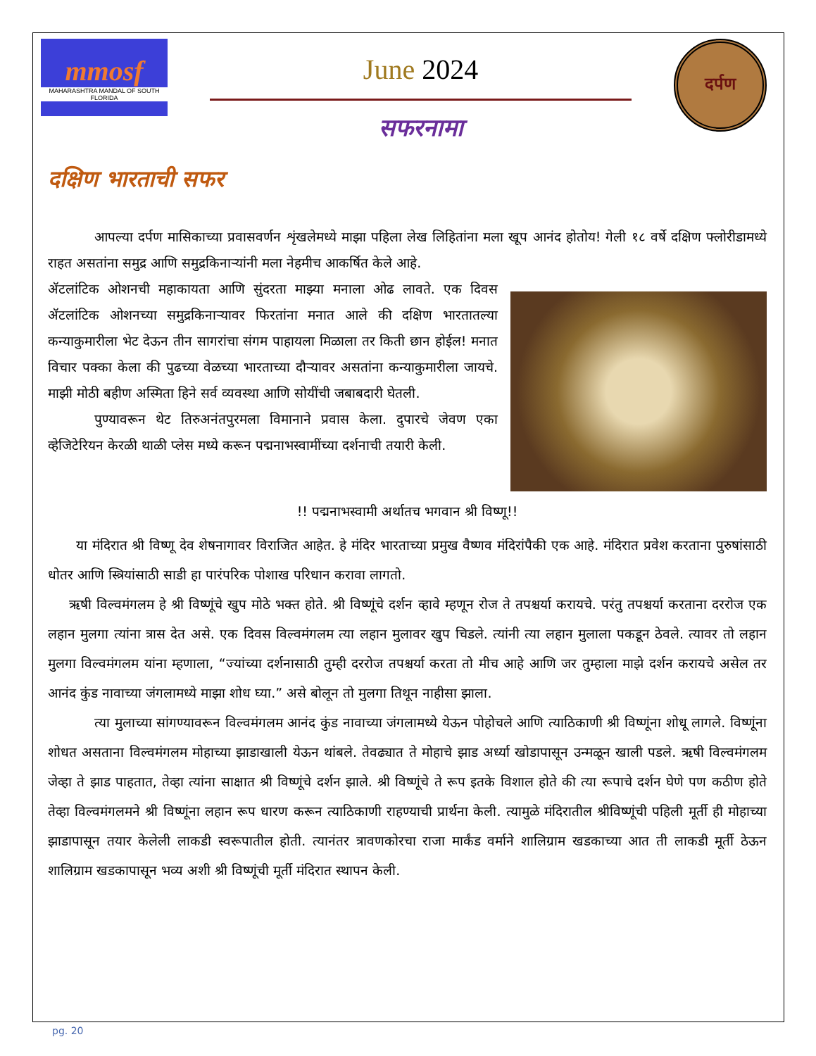mmosf
MAHARASHTRA MANDAL OF SOUTH FLORIDA
June 2024
सफरनामा
दर्पण
दक्षिण भारताची सफर
आपल्या दर्पण मासिकाच्या प्रवासवर्णन शृंखलेमध्ये माझा पहिला लेख लिहितांना मला खूप आनंद होतोय! गेली १८ वर्षे दक्षिण फ्लोरीडामध्ये राहत असतांना समुद्र आणि समुद्रकिनाऱ्यांनी मला नेहमीच आकर्षित केले आहे.
ॲटलांटिक ओशनची महाकायता आणि सुंदरता माझ्या मनाला ओढ लावते. एक दिवस ॲटलांटिक ओशनच्या समुद्रकिनाऱ्यावर फिरतांना मनात आले की दक्षिण भारतातल्या कन्याकुमारीला भेट देऊन तीन सागरांचा संगम पाहायला मिळाला तर किती छान होईल! मनात विचार पक्का केला की पुढच्या वेळच्या भारताच्या दौऱ्यावर असतांना कन्याकुमारीला जायचे. माझी मोठी बहीण अस्मिता हिने सर्व व्यवस्था आणि सोयींची जबाबदारी घेतली.
पुण्यावरून थेट तिरुअनंतपुरमला विमानाने प्रवास केला. दुपारचे जेवण एका व्हेजिटेरियन केरळी थाळी प्लेस मध्ये करून पद्मनाभस्वामींच्या दर्शनाची तयारी केली.
!! पद्मनाभस्वामी अर्थातच भगवान श्री विष्णू!!
या मंदिरात श्री विष्णू देव शेषनागावर विराजित आहेत. हे मंदिर भारताच्या प्रमुख वैष्णव मंदिरांपैकी एक आहे. मंदिरात प्रवेश करताना पुरुषांसाठी धोतर आणि स्त्रियांसाठी साडी हा पारंपरिक पोशाख परिधान करावा लागतो.
ऋषी विल्वमंगलम हे श्री विष्णूंचे खुप मोठे भक्त होते. श्री विष्णूंचे दर्शन व्हावे म्हणून रोज ते तपश्चर्या करायचे. परंतु तपश्चर्या करताना दररोज एक लहान मुलगा त्यांना त्रास देत असे. एक दिवस विल्वमंगलम त्या लहान मुलावर खुप चिडले. त्यांनी त्या लहान मुलाला पकडून ठेवले. त्यावर तो लहान मुलगा विल्वमंगलम यांना म्हणाला, “ज्यांच्या दर्शनासाठी तुम्ही दररोज तपश्चर्या करता तो मीच आहे आणि जर तुम्हाला माझे दर्शन करायचे असेल तर आनंद कुंड नावाच्या जंगलामध्ये माझा शोध घ्या.” असे बोलून तो मुलगा तिथून नाहीसा झाला.
त्या मुलाच्या सांगण्यावरून विल्वमंगलम आनंद कुंड नावाच्या जंगलामध्ये येऊन पोहोचले आणि त्याठिकाणी श्री विष्णूंना शोधू लागले. विष्णूंना शोधत असताना विल्वमंगलम मोहाच्या झाडाखाली येऊन थांबले. तेवढ्यात ते मोहाचे झाड अर्ध्या खोडापासून उन्मळून खाली पडले. ऋषी विल्वमंगलम जेव्हा ते झाड पाहतात, तेव्हा त्यांना साक्षात श्री विष्णूंचे दर्शन झाले. श्री विष्णूंचे ते रूप इतके विशाल होते की त्या रूपाचे दर्शन घेणे पण कठीण होते तेव्हा विल्वमंगलमने श्री विष्णूंना लहान रूप धारण करून त्याठिकाणी राहण्याची प्रार्थना केली. त्यामुळे मंदिरातील श्रीविष्णूंची पहिली मूर्ती ही मोहाच्या झाडापासून तयार केलेली लाकडी स्वरूपातील होती. त्यानंतर त्रावणकोरचा राजा मार्कंड वर्माने शालिग्राम खडकाच्या आत ती लाकडी मूर्ती ठेऊन शालिग्राम खडकापासून भव्य अशी श्री विष्णूंची मूर्ती मंदिरात स्थापन केली.
pg. 20